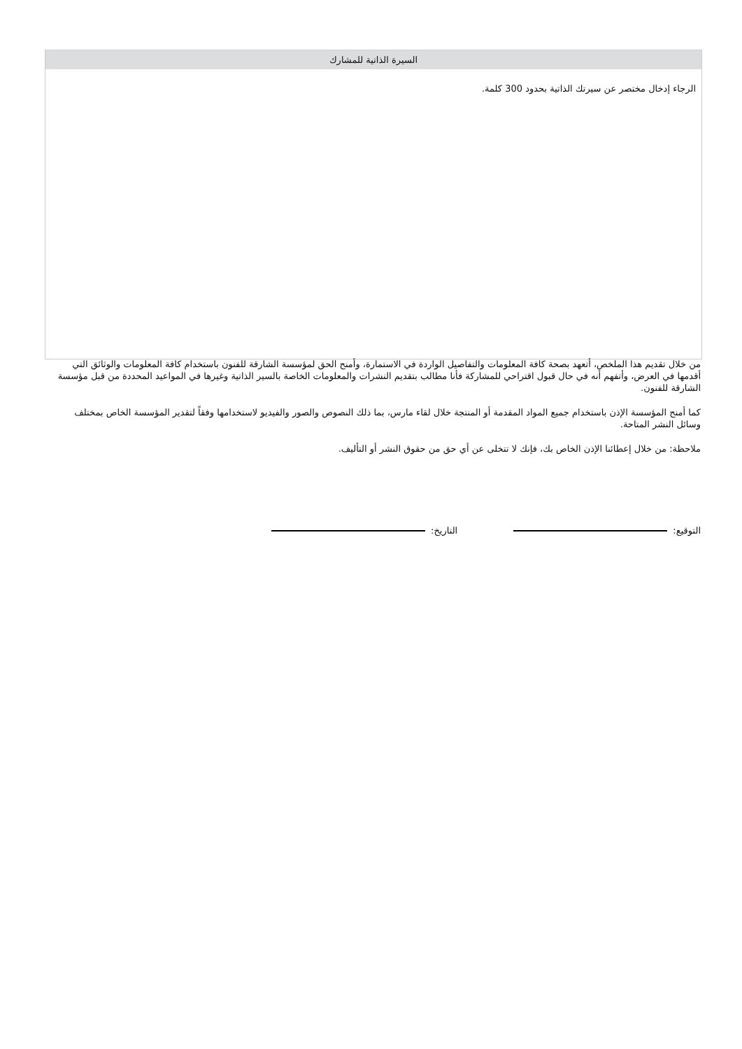السيرة الذاتية للمشارك
الرجاء إدخال مختصر عن سيرتك الذاتية بحدود 300 كلمة.
من خلال تقديم هذا الملخص، أتعهد بصحة كافة المعلومات والتفاصيل الواردة في الاستمارة، وأمنح الحق لمؤسسة الشارقة للفنون باستخدام كافة المعلومات والوثائق التي أقدمها في العرض، وأتفهم أنه في حال قبول اقتراحي للمشاركة فأنا مطالب بتقديم النشرات والمعلومات الخاصة بالسير الذاتية وغيرها في المواعيد المحددة من قبل مؤسسة الشارقة للفنون.
كما أمنح المؤسسة الإذن باستخدام جميع المواد المقدمة أو المنتجة خلال لقاء مارس، بما ذلك النصوص والصور والفيديو لاستخدامها وفقاً لتقدير المؤسسة الخاص بمختلف وسائل النشر المتاحة.
ملاحظة: من خلال إعطائنا الإذن الخاص بك، فإنك لا تتخلى عن أي حق من حقوق النشر أو التأليف.
التوقيع: التاريخ: